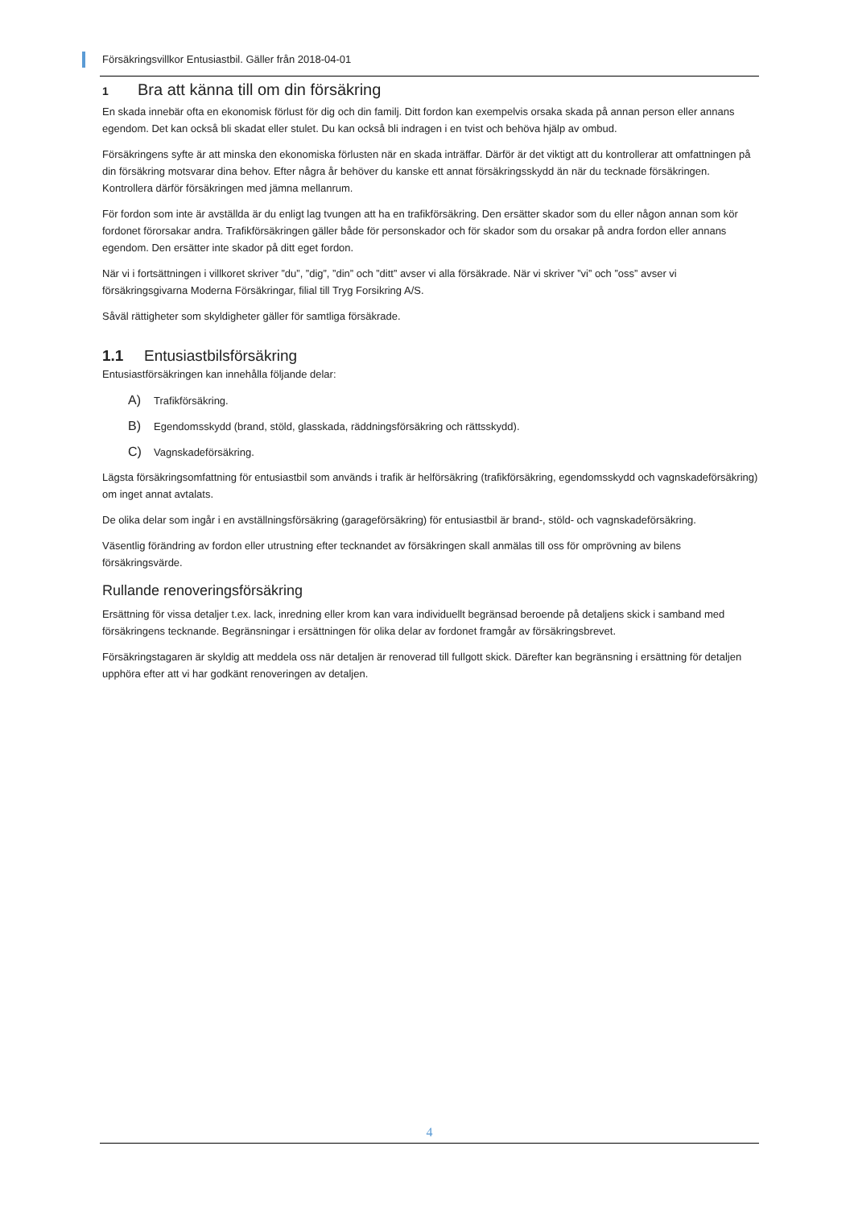Försäkringsvillkor Entusiastbil. Gäller från 2018-04-01
1 Bra att känna till om din försäkring
En skada innebär ofta en ekonomisk förlust för dig och din familj. Ditt fordon kan exempelvis orsaka skada på annan person eller annans egendom. Det kan också bli skadat eller stulet. Du kan också bli indragen i en tvist och behöva hjälp av ombud.
Försäkringens syfte är att minska den ekonomiska förlusten när en skada inträffar. Därför är det viktigt att du kontrollerar att omfattningen på din försäkring motsvarar dina behov. Efter några år behöver du kanske ett annat försäkringsskydd än när du tecknade försäkringen. Kontrollera därför försäkringen med jämna mellanrum.
För fordon som inte är avställda är du enligt lag tvungen att ha en trafikförsäkring. Den ersätter skador som du eller någon annan som kör fordonet förorsakar andra. Trafikförsäkringen gäller både för personskador och för skador som du orsakar på andra fordon eller annans egendom. Den ersätter inte skador på ditt eget fordon.
När vi i fortsättningen i villkoret skriver ”du”, ”dig”, ”din” och ”ditt” avser vi alla försäkrade. När vi skriver ”vi” och ”oss” avser vi försäkringsgivarna Moderna Försäkringar, filial till Tryg Forsikring A/S.
Såväl rättigheter som skyldigheter gäller för samtliga försäkrade.
1.1 Entusiastbilsförsäkring
Entusiastförsäkringen kan innehålla följande delar:
A) Trafikförsäkring.
B) Egendomsskydd (brand, stöld, glasskada, räddningsförsäkring och rättsskydd).
C) Vagnskadeförsäkring.
Lägsta försäkringsomfattning för entusiastbil som används i trafik är helförsäkring (trafikförsäkring, egendomsskydd och vagnskadeförsäkring) om inget annat avtalats.
De olika delar som ingår i en avställningsförsäkring (garageförsäkring) för entusiastbil är brand-, stöld- och vagnskadeförsäkring.
Väsentlig förändring av fordon eller utrustning efter tecknandet av försäkringen skall anmälas till oss för omprövning av bilens försäkringsvärde.
Rullande renoveringsförsäkring
Ersättning för vissa detaljer t.ex. lack, inredning eller krom kan vara individuellt begränsad beroende på detaljens skick i samband med försäkringens tecknande. Begränsningar i ersättningen för olika delar av fordonet framgår av försäkringsbrevet.
Försäkringstagaren är skyldig att meddela oss när detaljen är renoverad till fullgott skick. Därefter kan begränsning i ersättning för detaljen upphöra efter att vi har godkänt renoveringen av detaljen.
4